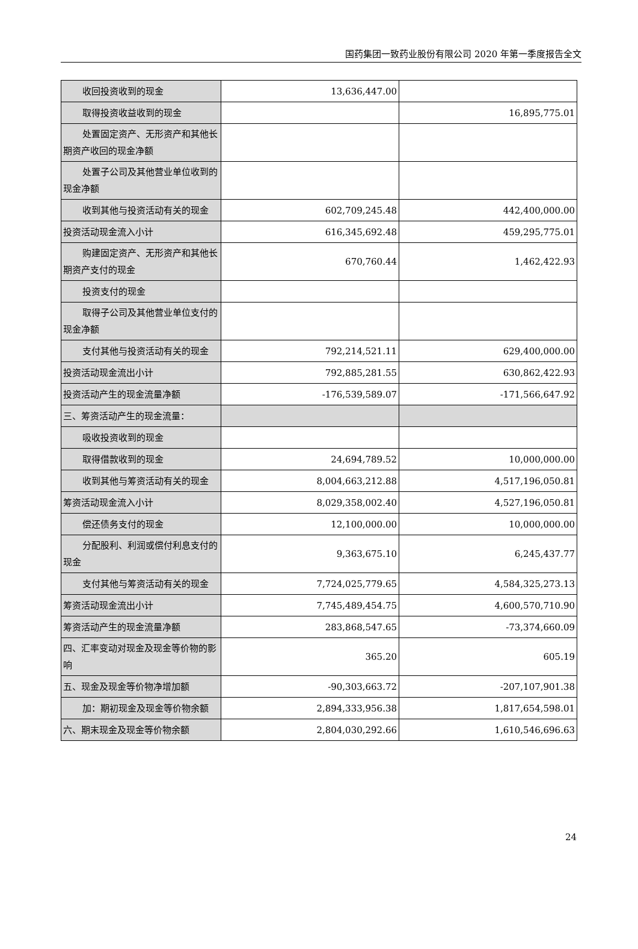国药集团一致药业股份有限公司 2020 年第一季度报告全文
| 收回投资收到的现金 | 13,636,447.00 | |
| 取得投资收益收到的现金 | | 16,895,775.01 |
| 处置固定资产、无形资产和其他长期资产收回的现金净额 | | |
| 处置子公司及其他营业单位收到的现金净额 | | |
| 收到其他与投资活动有关的现金 | 602,709,245.48 | 442,400,000.00 |
| 投资活动现金流入小计 | 616,345,692.48 | 459,295,775.01 |
| 购建固定资产、无形资产和其他长期资产支付的现金 | 670,760.44 | 1,462,422.93 |
| 投资支付的现金 | | |
| 取得子公司及其他营业单位支付的现金净额 | | |
| 支付其他与投资活动有关的现金 | 792,214,521.11 | 629,400,000.00 |
| 投资活动现金流出小计 | 792,885,281.55 | 630,862,422.93 |
| 投资活动产生的现金流量净额 | -176,539,589.07 | -171,566,647.92 |
| 三、筹资活动产生的现金流量： | | |
| 吸收投资收到的现金 | | |
| 取得借款收到的现金 | 24,694,789.52 | 10,000,000.00 |
| 收到其他与筹资活动有关的现金 | 8,004,663,212.88 | 4,517,196,050.81 |
| 筹资活动现金流入小计 | 8,029,358,002.40 | 4,527,196,050.81 |
| 偿还债务支付的现金 | 12,100,000.00 | 10,000,000.00 |
| 分配股利、利润或偿付利息支付的现金 | 9,363,675.10 | 6,245,437.77 |
| 支付其他与筹资活动有关的现金 | 7,724,025,779.65 | 4,584,325,273.13 |
| 筹资活动现金流出小计 | 7,745,489,454.75 | 4,600,570,710.90 |
| 筹资活动产生的现金流量净额 | 283,868,547.65 | -73,374,660.09 |
| 四、汇率变动对现金及现金等价物的影响 | 365.20 | 605.19 |
| 五、现金及现金等价物净增加额 | -90,303,663.72 | -207,107,901.38 |
| 加：期初现金及现金等价物余额 | 2,894,333,956.38 | 1,817,654,598.01 |
| 六、期末现金及现金等价物余额 | 2,804,030,292.66 | 1,610,546,696.63 |
24